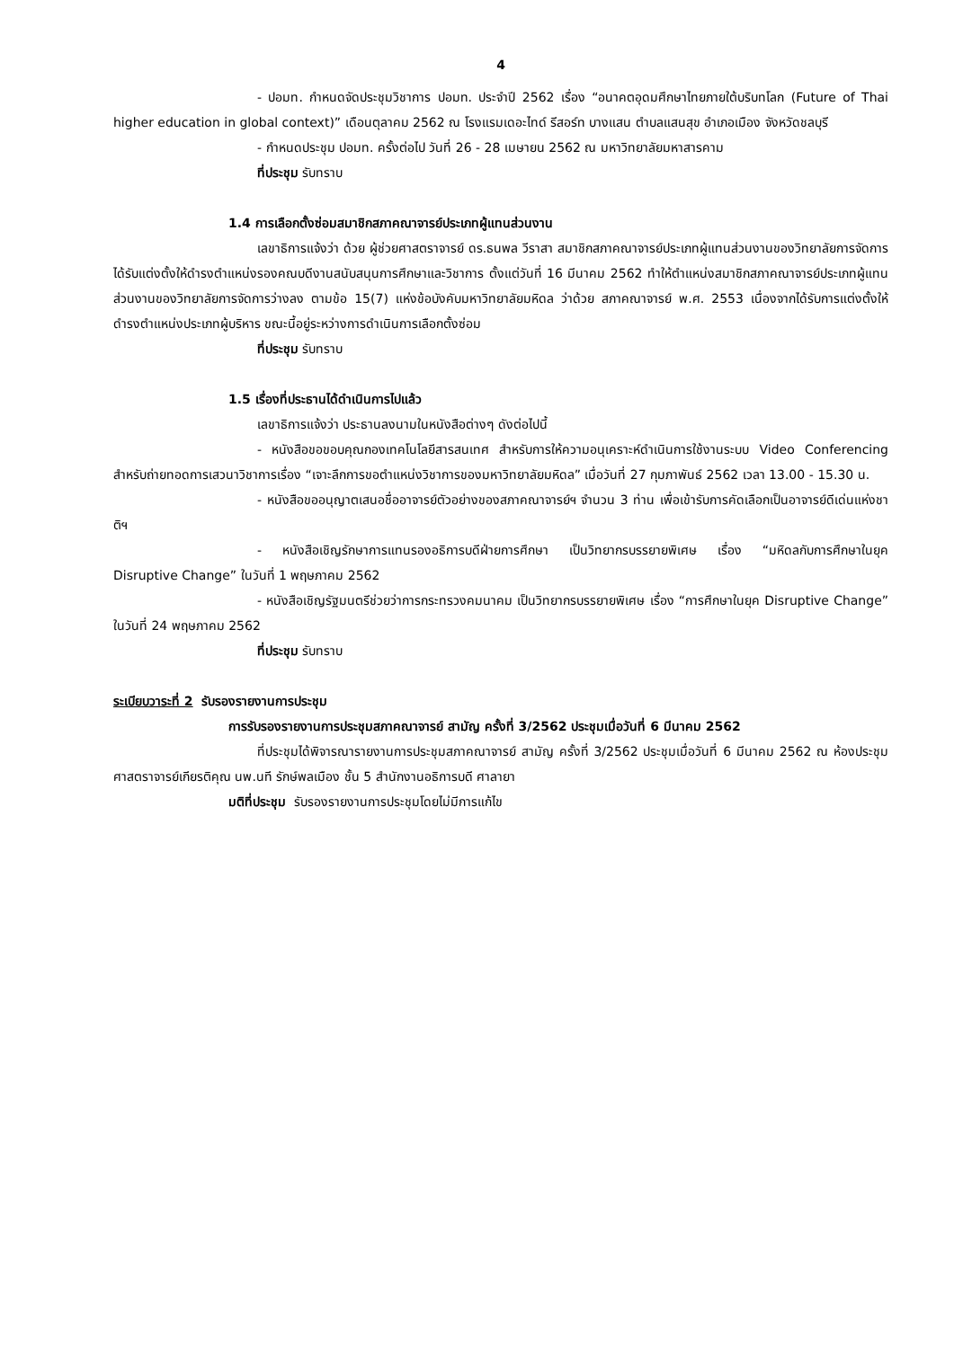4
- ปอมท. กำหนดจัดประชุมวิชาการ ปอมท. ประจำปี 2562 เรื่อง “อนาคตอุดมศึกษาไทยภายใต้บริบทโลก (Future of Thai higher education in global context)” เดือนตุลาคม 2562 ณ โรงแรมเดอะไทด์ รีสอร์ท บางแสน ตำบลแสนสุข อำเภอเมือง จังหวัดชลบุรี
- กำหนดประชุม ปอมท. ครั้งต่อไป วันที่ 26 - 28 เมษายน 2562 ณ มหาวิทยาลัยมหาสารคาม
ที่ประชุม รับทราบ
1.4 การเลือกตั้งซ่อมสมาชิกสภาคณาจารย์ประเภทผู้แทนส่วนงาน
เลขาธิการแจ้งว่า ด้วย ผู้ช่วยศาสตราจารย์ ดร.ธนพล วีราสา สมาชิกสภาคณาจารย์ประเภทผู้แทนส่วนงานของวิทยาลัยการจัดการ ได้รับแต่งตั้งให้ดำรงตำแหน่งรองคณบดีงานสนับสนุนการศึกษาและวิชาการ ตั้งแต่วันที่ 16 มีนาคม 2562 ทำให้ตำแหน่งสมาชิกสภาคณาจารย์ประเภทผู้แทนส่วนงานของวิทยาลัยการจัดการว่างลง ตามข้อ 15(7) แห่งข้อบังคับมหาวิทยาลัยมหิดล ว่าด้วย สภาคณาจารย์ พ.ศ. 2553 เนื่องจากได้รับการแต่งตั้งให้ดำรงตำแหน่งประเภทผู้บริหาร ขณะนี้อยู่ระหว่างการดำเนินการเลือกตั้งซ่อม
ที่ประชุม รับทราบ
1.5 เรื่องที่ประธานได้ดำเนินการไปแล้ว
เลขาธิการแจ้งว่า ประธานลงนามในหนังสือต่างๆ ดังต่อไปนี้
- หนังสือขอขอบคุณกองเทคโนโลยีสารสนเทศ สำหรับการให้ความอนุเคราะห์ดำเนินการใช้งานระบบ Video Conferencing สำหรับถ่ายทอดการเสวนาวิชาการเรื่อง “เจาะลึกการขอตำแหน่งวิชาการของมหาวิทยาลัยมหิดล” เมื่อวันที่ 27 กุมภาพันธ์ 2562 เวลา 13.00 - 15.30 น.
- หนังสือขออนุญาตเสนอชื่ออาจารย์ตัวอย่างของสภาคณาจารย์ฯ จำนวน 3 ท่าน เพื่อเข้ารับการคัดเลือกเป็นอาจารย์ดีเด่นแห่งชาติฯ
- หนังสือเชิญรักษาการแทนรองอธิการบดีฝ่ายการศึกษา เป็นวิทยากรบรรยายพิเศษ เรื่อง “มหิดลกับการศึกษาในยุค Disruptive Change” ในวันที่ 1 พฤษภาคม 2562
- หนังสือเชิญรัฐมนตรีช่วยว่าการกระทรวงคมนาคม เป็นวิทยากรบรรยายพิเศษ เรื่อง “การศึกษาในยุค Disruptive Change” ในวันที่ 24 พฤษภาคม 2562
ที่ประชุม รับทราบ
ระเบียบวาระที่ 2 รับรองรายงานการประชุม
การรับรองรายงานการประชุมสภาคณาจารย์ สามัญ ครั้งที่ 3/2562 ประชุมเมื่อวันที่ 6 มีนาคม 2562
ที่ประชุมได้พิจารณารายงานการประชุมสภาคณาจารย์ สามัญ ครั้งที่ 3/2562 ประชุมเมื่อวันที่ 6 มีนาคม 2562 ณ ห้องประชุมศาสตราจารย์เกียรติคุณ นพ.นที รักษ์พลเมือง ชั้น 5 สำนักงานอธิการบดี ศาลายา
มติที่ประชุม รับรองรายงานการประชุมโดยไม่มีการแก้ไข